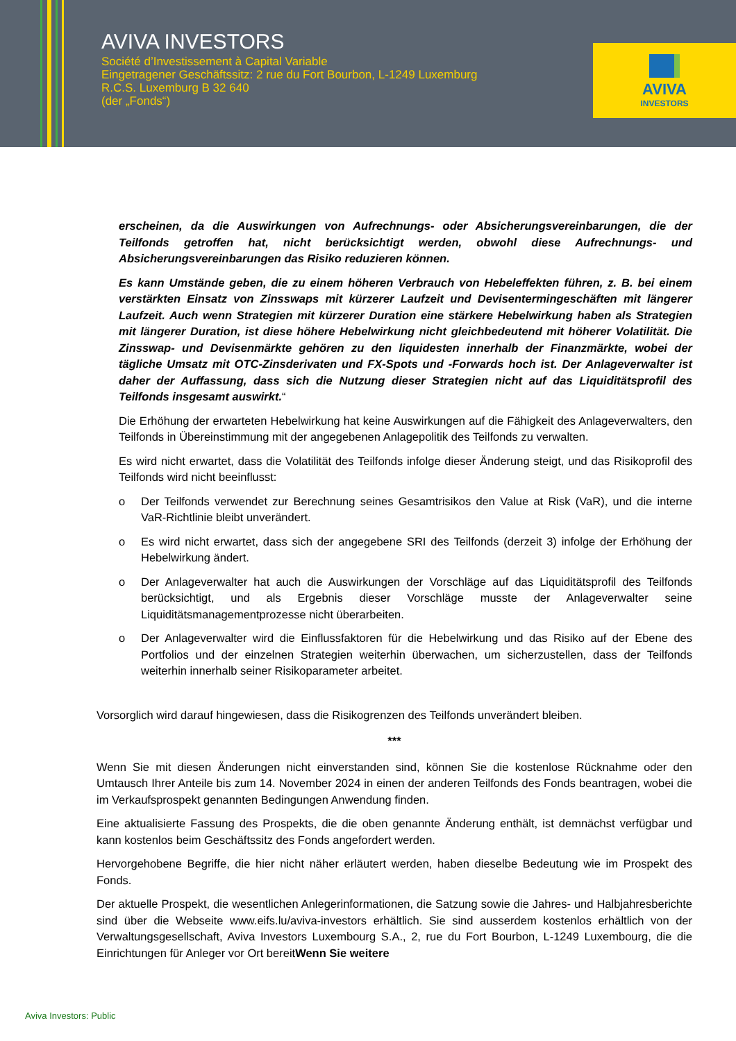AVIVA INVESTORS
Société d’Investissement à Capital Variable
Eingetragener Geschäftssitz: 2 rue du Fort Bourbon, L-1249 Luxemburg
R.C.S. Luxemburg B 32 640
(der „Fonds“)
AVIVA
INVESTORS
erscheinen, da die Auswirkungen von Aufrechnungs- oder Absicherungsvereinbarungen, die der Teilfonds getroffen hat, nicht berücksichtigt werden, obwohl diese Aufrechnungs- und Absicherungsvereinbarungen das Risiko reduzieren können.
Es kann Umstände geben, die zu einem höheren Verbrauch von Hebeleffekten führen, z. B. bei einem verstärkten Einsatz von Zinsswaps mit kürzerer Laufzeit und Devisentermingeschäften mit längerer Laufzeit. Auch wenn Strategien mit kürzerer Duration eine stärkere Hebelwirkung haben als Strategien mit längerer Duration, ist diese höhere Hebelwirkung nicht gleichbedeutend mit höherer Volatilität. Die Zinsswap- und Devisenmärkte gehören zu den liquidesten innerhalb der Finanzmärkte, wobei der tägliche Umsatz mit OTC-Zinsderivaten und FX-Spots und -Forwards hoch ist. Der Anlageverwalter ist daher der Auffassung, dass sich die Nutzung dieser Strategien nicht auf das Liquiditätsprofil des Teilfonds insgesamt auswirkt.“
Die Erhöhung der erwarteten Hebelwirkung hat keine Auswirkungen auf die Fähigkeit des Anlageverwalters, den Teilfonds in Übereinstimmung mit der angegebenen Anlagepolitik des Teilfonds zu verwalten.
Es wird nicht erwartet, dass die Volatilität des Teilfonds infolge dieser Änderung steigt, und das Risikoprofil des Teilfonds wird nicht beeinflusst:
o Der Teilfonds verwendet zur Berechnung seines Gesamtrisikos den Value at Risk (VaR), und die interne VaR-Richtlinie bleibt unverändert.
o Es wird nicht erwartet, dass sich der angegebene SRI des Teilfonds (derzeit 3) infolge der Erhöhung der Hebelwirkung ändert.
o Der Anlageverwalter hat auch die Auswirkungen der Vorschläge auf das Liquiditätsprofil des Teilfonds berücksichtigt, und als Ergebnis dieser Vorschläge musste der Anlageverwalter seine Liquiditätsmanagementprozesse nicht überarbeiten.
o Der Anlageverwalter wird die Einflussfaktoren für die Hebelwirkung und das Risiko auf der Ebene des Portfolios und der einzelnen Strategien weiterhin überwachen, um sicherzustellen, dass der Teilfonds weiterhin innerhalb seiner Risikoparameter arbeitet.
Vorsorglich wird darauf hingewiesen, dass die Risikogrenzen des Teilfonds unverändert bleiben.
***
Wenn Sie mit diesen Änderungen nicht einverstanden sind, können Sie die kostenlose Rücknahme oder den Umtausch Ihrer Anteile bis zum 14. November 2024 in einen der anderen Teilfonds des Fonds beantragen, wobei die im Verkaufsprospekt genannten Bedingungen Anwendung finden.
Eine aktualisierte Fassung des Prospekts, die die oben genannte Änderung enthält, ist demnächst verfügbar und kann kostenlos beim Geschäftssitz des Fonds angefordert werden.
Hervorgehobene Begriffe, die hier nicht näher erläutert werden, haben dieselbe Bedeutung wie im Prospekt des Fonds.
Der aktuelle Prospekt, die wesentlichen Anlegerinformationen, die Satzung sowie die Jahres- und Halbjahresberichte sind über die Webseite www.eifs.lu/aviva-investors erhältlich. Sie sind ausserdem kostenlos erhältlich von der Verwaltungsgesellschaft, Aviva Investors Luxembourg S.A., 2, rue du Fort Bourbon, L-1249 Luxembourg, die die Einrichtungen für Anleger vor Ort bereitWenn Sie weitere
Aviva Investors: Public